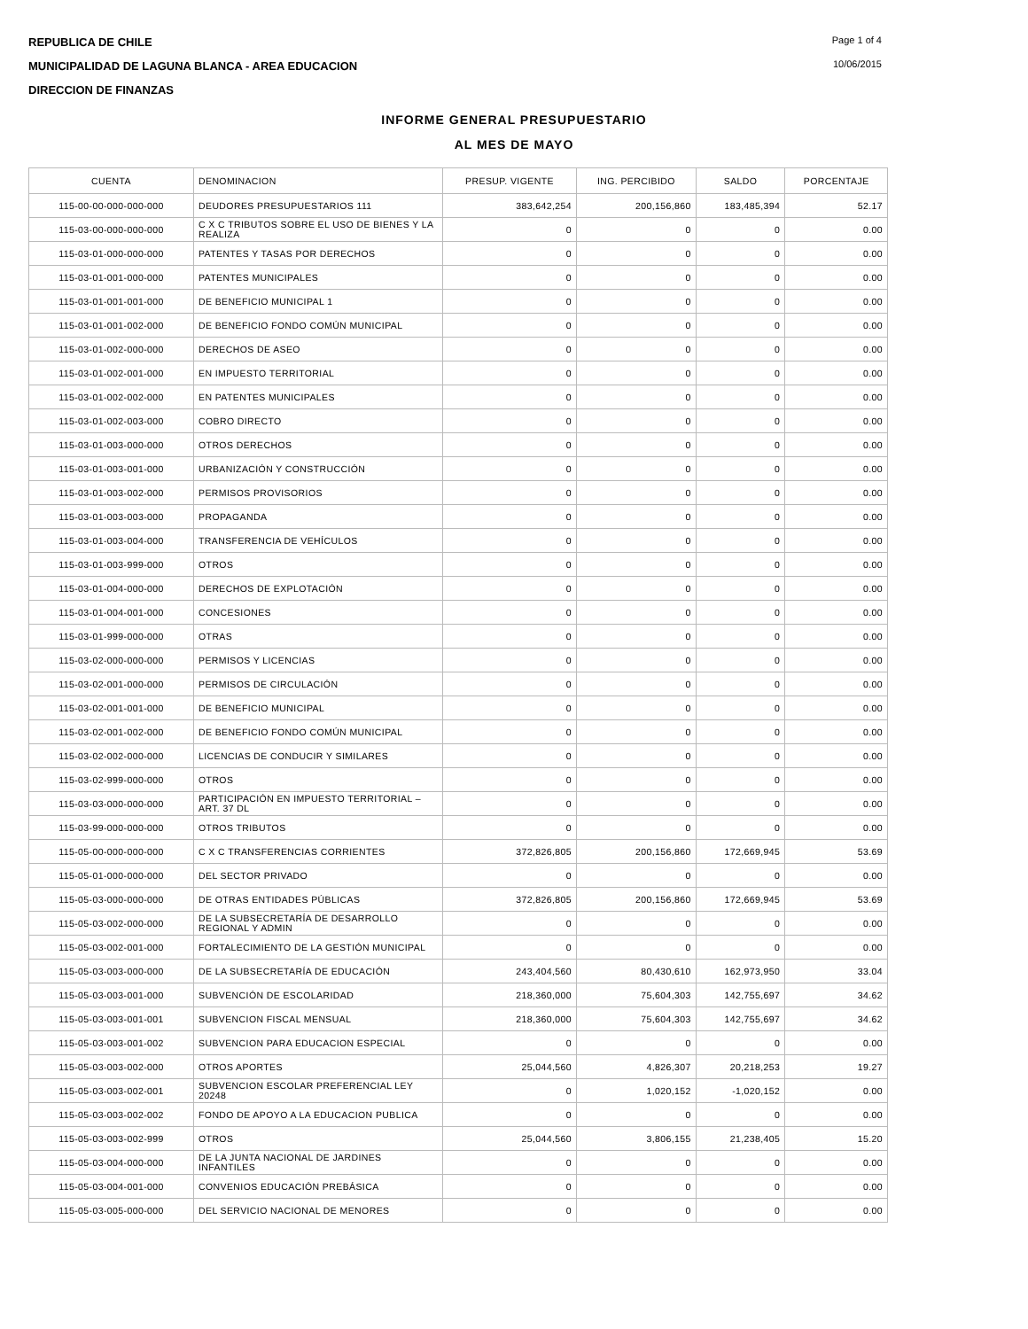REPUBLICA DE CHILE
MUNICIPALIDAD DE LAGUNA BLANCA - AREA EDUCACION
DIRECCION DE FINANZAS
Page 1 of 4
10/06/2015
INFORME GENERAL PRESUPUESTARIO
AL MES DE MAYO
| CUENTA | DENOMINACION | PRESUP. VIGENTE | ING. PERCIBIDO | SALDO | PORCENTAJE |
| --- | --- | --- | --- | --- | --- |
| 115-00-00-000-000-000 | DEUDORES PRESUPUESTARIOS 111 | 383,642,254 | 200,156,860 | 183,485,394 | 52.17 |
| 115-03-00-000-000-000 | C X C TRIBUTOS SOBRE EL USO DE BIENES Y LA REALIZA | 0 | 0 | 0 | 0.00 |
| 115-03-01-000-000-000 | PATENTES Y TASAS POR DERECHOS | 0 | 0 | 0 | 0.00 |
| 115-03-01-001-000-000 | PATENTES MUNICIPALES | 0 | 0 | 0 | 0.00 |
| 115-03-01-001-001-000 | DE BENEFICIO MUNICIPAL 1 | 0 | 0 | 0 | 0.00 |
| 115-03-01-001-002-000 | DE BENEFICIO FONDO COMÚN MUNICIPAL | 0 | 0 | 0 | 0.00 |
| 115-03-01-002-000-000 | DERECHOS DE ASEO | 0 | 0 | 0 | 0.00 |
| 115-03-01-002-001-000 | EN IMPUESTO TERRITORIAL | 0 | 0 | 0 | 0.00 |
| 115-03-01-002-002-000 | EN PATENTES MUNICIPALES | 0 | 0 | 0 | 0.00 |
| 115-03-01-002-003-000 | COBRO DIRECTO | 0 | 0 | 0 | 0.00 |
| 115-03-01-003-000-000 | OTROS DERECHOS | 0 | 0 | 0 | 0.00 |
| 115-03-01-003-001-000 | URBANIZACIÓN Y CONSTRUCCIÓN | 0 | 0 | 0 | 0.00 |
| 115-03-01-003-002-000 | PERMISOS PROVISORIOS | 0 | 0 | 0 | 0.00 |
| 115-03-01-003-003-000 | PROPAGANDA | 0 | 0 | 0 | 0.00 |
| 115-03-01-003-004-000 | TRANSFERENCIA DE VEHÍCULOS | 0 | 0 | 0 | 0.00 |
| 115-03-01-003-999-000 | OTROS | 0 | 0 | 0 | 0.00 |
| 115-03-01-004-000-000 | DERECHOS DE EXPLOTACIÓN | 0 | 0 | 0 | 0.00 |
| 115-03-01-004-001-000 | CONCESIONES | 0 | 0 | 0 | 0.00 |
| 115-03-01-999-000-000 | OTRAS | 0 | 0 | 0 | 0.00 |
| 115-03-02-000-000-000 | PERMISOS Y LICENCIAS | 0 | 0 | 0 | 0.00 |
| 115-03-02-001-000-000 | PERMISOS DE CIRCULACIÓN | 0 | 0 | 0 | 0.00 |
| 115-03-02-001-001-000 | DE BENEFICIO MUNICIPAL | 0 | 0 | 0 | 0.00 |
| 115-03-02-001-002-000 | DE BENEFICIO FONDO COMÚN MUNICIPAL | 0 | 0 | 0 | 0.00 |
| 115-03-02-002-000-000 | LICENCIAS DE CONDUCIR Y SIMILARES | 0 | 0 | 0 | 0.00 |
| 115-03-02-999-000-000 | OTROS | 0 | 0 | 0 | 0.00 |
| 115-03-03-000-000-000 | PARTICIPACIÓN EN IMPUESTO TERRITORIAL – ART. 37 DL | 0 | 0 | 0 | 0.00 |
| 115-03-99-000-000-000 | OTROS TRIBUTOS | 0 | 0 | 0 | 0.00 |
| 115-05-00-000-000-000 | C X C TRANSFERENCIAS CORRIENTES | 372,826,805 | 200,156,860 | 172,669,945 | 53.69 |
| 115-05-01-000-000-000 | DEL SECTOR PRIVADO | 0 | 0 | 0 | 0.00 |
| 115-05-03-000-000-000 | DE OTRAS ENTIDADES PÚBLICAS | 372,826,805 | 200,156,860 | 172,669,945 | 53.69 |
| 115-05-03-002-000-000 | DE LA SUBSECRETARÍA DE DESARROLLO REGIONAL Y ADMIN | 0 | 0 | 0 | 0.00 |
| 115-05-03-002-001-000 | FORTALECIMIENTO DE LA GESTIÓN MUNICIPAL | 0 | 0 | 0 | 0.00 |
| 115-05-03-003-000-000 | DE LA SUBSECRETARÍA DE EDUCACIÓN | 243,404,560 | 80,430,610 | 162,973,950 | 33.04 |
| 115-05-03-003-001-000 | SUBVENCIÓN DE ESCOLARIDAD | 218,360,000 | 75,604,303 | 142,755,697 | 34.62 |
| 115-05-03-003-001-001 | SUBVENCION FISCAL MENSUAL | 218,360,000 | 75,604,303 | 142,755,697 | 34.62 |
| 115-05-03-003-001-002 | SUBVENCION PARA EDUCACION ESPECIAL | 0 | 0 | 0 | 0.00 |
| 115-05-03-003-002-000 | OTROS APORTES | 25,044,560 | 4,826,307 | 20,218,253 | 19.27 |
| 115-05-03-003-002-001 | SUBVENCION ESCOLAR PREFERENCIAL LEY 20248 | 0 | 1,020,152 | -1,020,152 | 0.00 |
| 115-05-03-003-002-002 | FONDO DE APOYO A LA EDUCACION PUBLICA | 0 | 0 | 0 | 0.00 |
| 115-05-03-003-002-999 | OTROS | 25,044,560 | 3,806,155 | 21,238,405 | 15.20 |
| 115-05-03-004-000-000 | DE LA JUNTA NACIONAL DE JARDINES INFANTILES | 0 | 0 | 0 | 0.00 |
| 115-05-03-004-001-000 | CONVENIOS EDUCACIÓN PREBÁSICA | 0 | 0 | 0 | 0.00 |
| 115-05-03-005-000-000 | DEL SERVICIO NACIONAL DE MENORES | 0 | 0 | 0 | 0.00 |